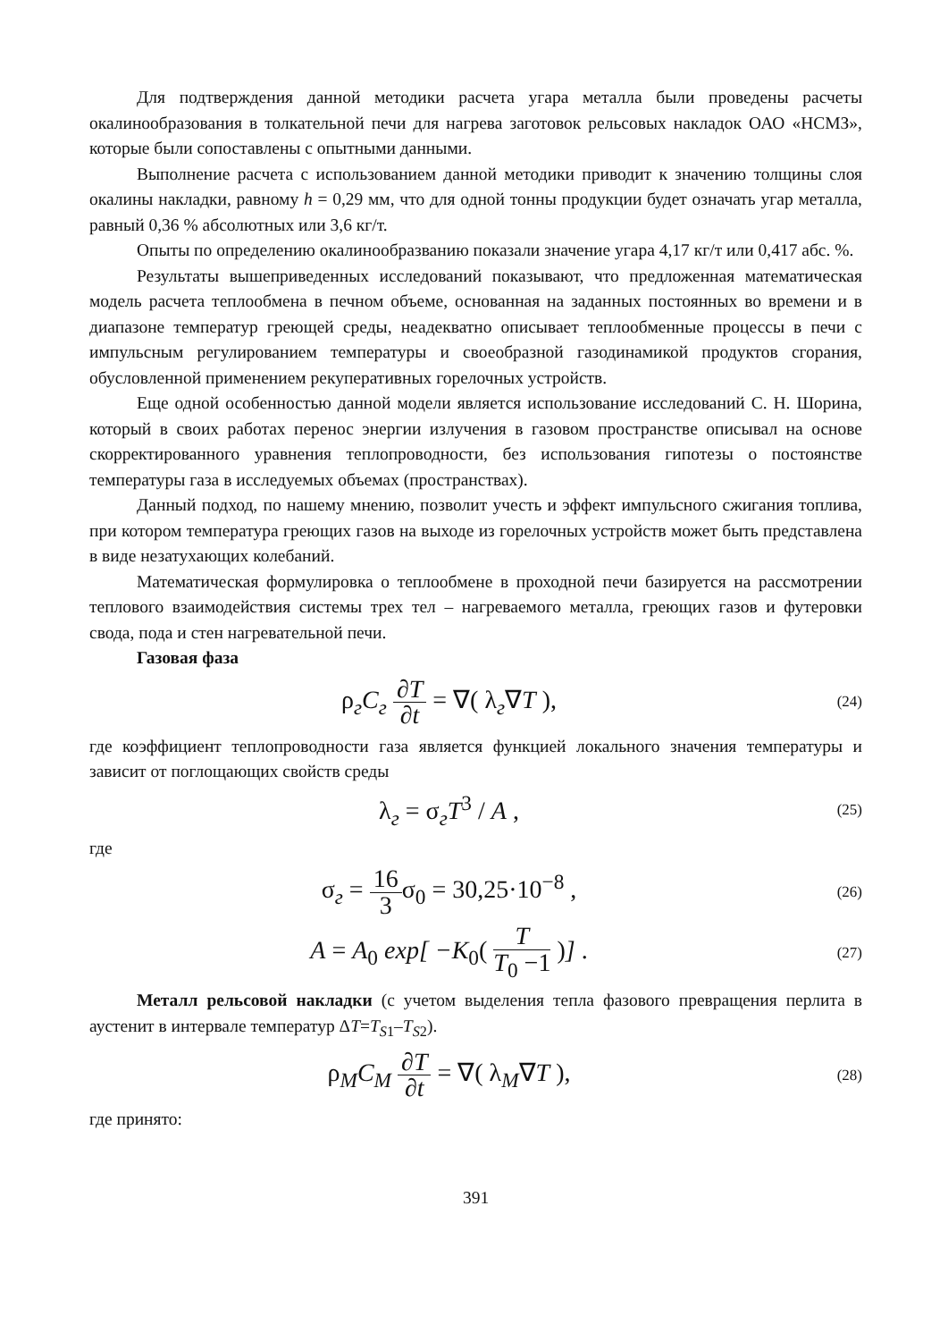Для подтверждения данной методики расчета угара металла были проведены расчеты окалинообразования в толкательной печи для нагрева заготовок рельсовых накладок ОАО «НСМЗ», которые были сопоставлены с опытными данными.
Выполнение расчета с использованием данной методики приводит к значению толщины слоя окалины накладки, равному h = 0,29 мм, что для одной тонны продукции будет означать угар металла, равный 0,36 % абсолютных или 3,6 кг/т.
Опыты по определению окалинообразванию показали значение угара 4,17 кг/т или 0,417 абс. %.
Результаты вышеприведенных исследований показывают, что предложенная математическая модель расчета теплообмена в печном объеме, основанная на заданных постоянных во времени и в диапазоне температур греющей среды, неадекватно описывает теплообменные процессы в печи с импульсным регулированием температуры и своеобразной газодинамикой продуктов сгорания, обусловленной применением рекуперативных горелочных устройств.
Еще одной особенностью данной модели является использование исследований С. Н. Шорина, который в своих работах перенос энергии излучения в газовом пространстве описывал на основе скорректированного уравнения теплопроводности, без использования гипотезы о постоянстве температуры газа в исследуемых объемах (пространствах).
Данный подход, по нашему мнению, позволит учесть и эффект импульсного сжигания топлива, при котором температура греющих газов на выходе из горелочных устройств может быть представлена в виде незатухающих колебаний.
Математическая формулировка о теплообмене в проходной печи базируется на рассмотрении теплового взаимодействия системы трех тел – нагреваемого металла, греющих газов и футеровки свода, пода и стен нагревательной печи.
Газовая фаза
ρ<sub>г</sub>C<sub>г</sub> ∂T ∂t = ∇( λ<sub>г</sub>∇T ),
(24)
где коэффициент теплопроводности газа является функцией локального значения температуры и зависит от поглощающих свойств среды
λ<sub>г</sub> = σ<sub>г</sub>T<sup>3</sup> / A ,
(25)
где
σ<sub>г</sub> = 16 3σ<sub>0</sub> = 30,25·10<sup>−8</sup> ,
(26)
A = A<sub>0</sub> exp[ −K<sub>0</sub>( T T<sub>0</sub> −1 )] .
(27)
Металл рельсовой накладки (с учетом выделения тепла фазового превращения перлита в аустенит в интервале температур ΔT=T<sub>S</sub><sub>1</sub>–T<sub>S</sub><sub>2</sub>).
ρ<sub>M</sub>C<sub>M</sub> ∂T ∂t = ∇( λ<sub>M</sub>∇T ),
(28)
где принято:
391